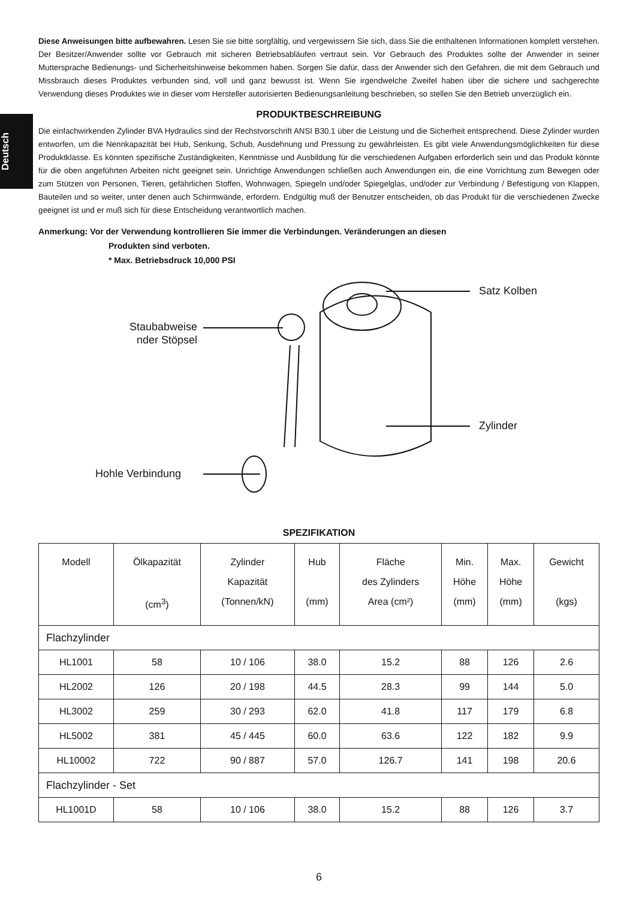Deutsch
Diese Anweisungen bitte aufbewahren. Lesen Sie sie bitte sorgfältig, und vergewissern Sie sich, dass Sie die enthaltenen Informationen komplett verstehen. Der Besitzer/Anwender sollte vor Gebrauch mit sicheren Betriebsabläufen vertraut sein. Vor Gebrauch des Produktes sollte der Anwender in seiner Muttersprache Bedienungs- und Sicherheitshinweise bekommen haben. Sorgen Sie dafür, dass der Anwender sich den Gefahren, die mit dem Gebrauch und Missbrauch dieses Produktes verbunden sind, voll und ganz bewusst ist. Wenn Sie irgendwelche Zweifel haben über die sichere und sachgerechte Verwendung dieses Produktes wie in dieser vom Hersteller autorisierten Bedienungsanleitung beschrieben, so stellen Sie den Betrieb unverzüglich ein.
PRODUKTBESCHREIBUNG
Die einfachwirkenden Zylinder BVA Hydraulics sind der Rechstvorschrift ANSI B30.1 über die Leistung und die Sicherheit entsprechend. Diese Zylinder wurden entworfen, um die Nennkapazität bei Hub, Senkung, Schub, Ausdehnung und Pressung zu gewährleisten. Es gibt viele Anwendungsmöglichkeiten für diese Produktklasse. Es könnten spezifische Zuständigkeiten, Kenntnisse und Ausbildung für die verschiedenen Aufgaben erforderlich sein und das Produkt könnte für die oben angeführten Arbeiten nicht geeignet sein. Unrichtige Anwendungen schließen auch Anwendungen ein, die eine Vorrichtung zum Bewegen oder zum Stützen von Personen, Tieren, gefährlichen Stoffen, Wohnwagen, Spiegeln und/oder Spiegelglas, und/oder zur Verbindung / Befestigung von Klappen, Bauteilen und so weiter, unter denen auch Schirmwände, erfordern. Endgültig muß der Benutzer entscheiden, ob das Produkt für die verschiedenen Zwecke geeignet ist und er muß sich für diese Entscheidung verantwortlich machen.
Anmerkung: Vor der Verwendung kontrollieren Sie immer die Verbindungen. Veränderungen an diesen
Produkten sind verboten.
* Max. Betriebsdruck 10,000 PSI
Staubabweise
nder Stöpsel
Satz Kolben
Zylinder
Hohle Verbindung
SPEZIFIKATION
| Modell | Ölkapazität (cm<sup>3</sup>) | Zylinder Kapazität (Tonnen/kN) | Hub (mm) | Fläche des Zylinders Area (cm²) | Min. Höhe (mm) | Max. Höhe (mm) | Gewicht (kgs) |
| --- | --- | --- | --- | --- | --- | --- | --- |
| Flachzylinder | | | | | | | |
| HL1001 | 58 | 10 / 106 | 38.0 | 15.2 | 88 | 126 | 2.6 |
| HL2002 | 126 | 20 / 198 | 44.5 | 28.3 | 99 | 144 | 5.0 |
| HL3002 | 259 | 30 / 293 | 62.0 | 41.8 | 117 | 179 | 6.8 |
| HL5002 | 381 | 45 / 445 | 60.0 | 63.6 | 122 | 182 | 9.9 |
| HL10002 | 722 | 90 / 887 | 57.0 | 126.7 | 141 | 198 | 20.6 |
| Flachzylinder - Set | | | | | | | |
| HL1001D | 58 | 10 / 106 | 38.0 | 15.2 | 88 | 126 | 3.7 |
6